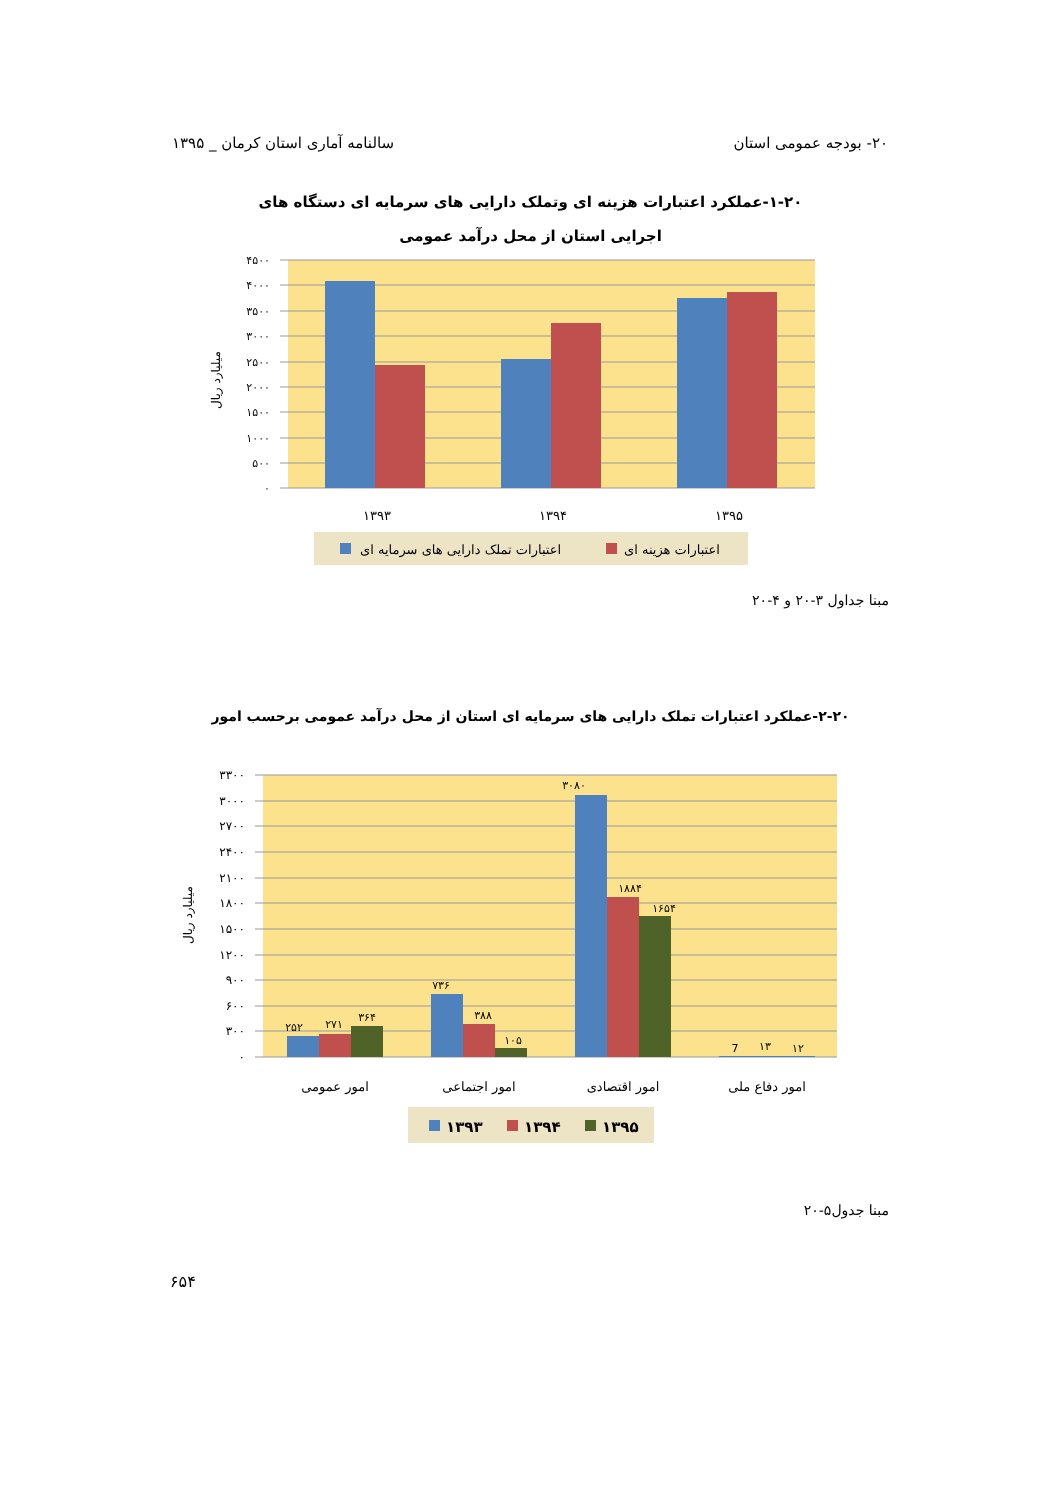۲۰- بودجه عمومی استان سالنامه آماری استان کرمان _ ۱۳۹۵
۱-۲۰-عملکرد اعتبارات هزینه ای وتملک دارایی های سرمایه ای دستگاه های
اجرایی استان از محل درآمد عمومی
۴۵۰۰
۴۰۰۰
۳۵۰۰
۳۰۰۰
۲۵۰۰
۲۰۰۰
۱۵۰۰
۱۰۰۰
۵۰۰
۰
میلیارد ریال
۱۳۹۳
۱۳۹۴
۱۳۹۵
اعتبارات تملک دارایی های سرمایه ای
اعتبارات هزینه ای
مبنا جداول ۳-۲۰ و ۴-۲۰
۲-۲۰-عملکرد اعتبارات تملک دارایی های سرمایه ای استان از محل درآمد عمومی برحسب امور
۲۵۲
۲۷۱
۳۶۴
۷۳۶
۳۸۸
۱۰۵
۳۰۸۰
۱۸۸۴
۱۶۵۴
7
۱۳
۱۲
۳۳۰۰
۳۰۰۰
۲۷۰۰
۲۴۰۰
۲۱۰۰
۱۸۰۰
۱۵۰۰
۱۲۰۰
۹۰۰
۶۰۰
۳۰۰
۰
میلیارد ریال
امور عمومی
امور اجتماعی
امور اقتصادی
امور دفاع ملی
۱۳۹۳
۱۳۹۴
۱۳۹۵
مبنا جدول۵-۲۰
۶۵۴